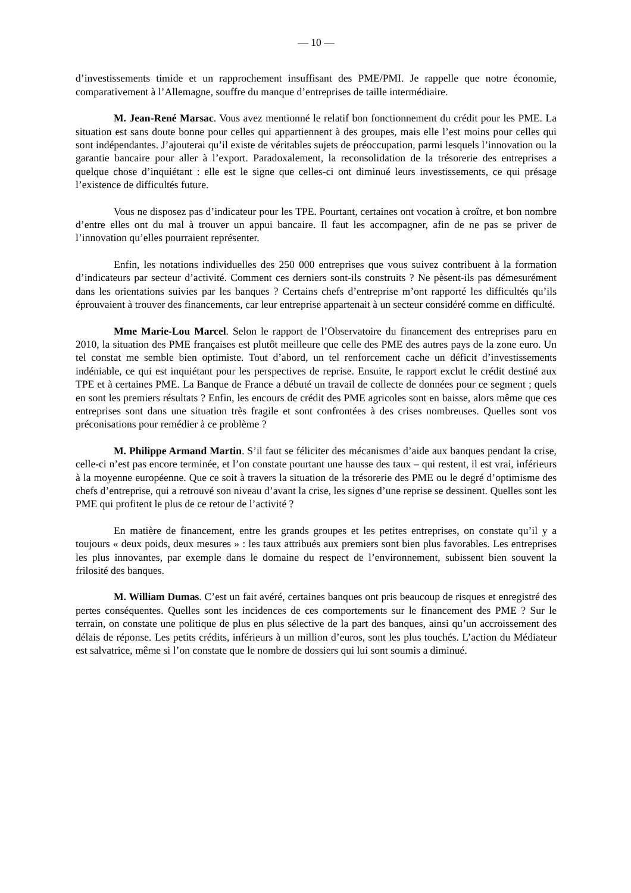— 10 —
d’investissements timide et un rapprochement insuffisant des PME/PMI. Je rappelle que notre économie, comparativement à l’Allemagne, souffre du manque d’entreprises de taille intermédiaire.
M. Jean-René Marsac. Vous avez mentionné le relatif bon fonctionnement du crédit pour les PME. La situation est sans doute bonne pour celles qui appartiennent à des groupes, mais elle l’est moins pour celles qui sont indépendantes. J’ajouterai qu’il existe de véritables sujets de préoccupation, parmi lesquels l’innovation ou la garantie bancaire pour aller à l’export. Paradoxalement, la reconsolidation de la trésorerie des entreprises a quelque chose d’inquiétant : elle est le signe que celles-ci ont diminué leurs investissements, ce qui présage l’existence de difficultés future.
Vous ne disposez pas d’indicateur pour les TPE. Pourtant, certaines ont vocation à croître, et bon nombre d’entre elles ont du mal à trouver un appui bancaire. Il faut les accompagner, afin de ne pas se priver de l’innovation qu’elles pourraient représenter.
Enfin, les notations individuelles des 250 000 entreprises que vous suivez contribuent à la formation d’indicateurs par secteur d’activité. Comment ces derniers sont-ils construits ? Ne pèsent-ils pas démesurément dans les orientations suivies par les banques ? Certains chefs d’entreprise m’ont rapporté les difficultés qu’ils éprouvaient à trouver des financements, car leur entreprise appartenait à un secteur considéré comme en difficulté.
Mme Marie-Lou Marcel. Selon le rapport de l’Observatoire du financement des entreprises paru en 2010, la situation des PME françaises est plutôt meilleure que celle des PME des autres pays de la zone euro. Un tel constat me semble bien optimiste. Tout d’abord, un tel renforcement cache un déficit d’investissements indéniable, ce qui est inquiétant pour les perspectives de reprise. Ensuite, le rapport exclut le crédit destiné aux TPE et à certaines PME. La Banque de France a débuté un travail de collecte de données pour ce segment ; quels en sont les premiers résultats ? Enfin, les encours de crédit des PME agricoles sont en baisse, alors même que ces entreprises sont dans une situation très fragile et sont confrontées à des crises nombreuses. Quelles sont vos préconisations pour remédier à ce problème ?
M. Philippe Armand Martin. S’il faut se féliciter des mécanismes d’aide aux banques pendant la crise, celle-ci n’est pas encore terminée, et l’on constate pourtant une hausse des taux – qui restent, il est vrai, inférieurs à la moyenne européenne. Que ce soit à travers la situation de la trésorerie des PME ou le degré d’optimisme des chefs d’entreprise, qui a retrouvé son niveau d’avant la crise, les signes d’une reprise se dessinent. Quelles sont les PME qui profitent le plus de ce retour de l’activité ?
En matière de financement, entre les grands groupes et les petites entreprises, on constate qu’il y a toujours « deux poids, deux mesures » : les taux attribués aux premiers sont bien plus favorables. Les entreprises les plus innovantes, par exemple dans le domaine du respect de l’environnement, subissent bien souvent la frilosité des banques.
M. William Dumas. C’est un fait avéré, certaines banques ont pris beaucoup de risques et enregistré des pertes conséquentes. Quelles sont les incidences de ces comportements sur le financement des PME ? Sur le terrain, on constate une politique de plus en plus sélective de la part des banques, ainsi qu’un accroissement des délais de réponse. Les petits crédits, inférieurs à un million d’euros, sont les plus touchés. L’action du Médiateur est salvatrice, même si l’on constate que le nombre de dossiers qui lui sont soumis a diminué.